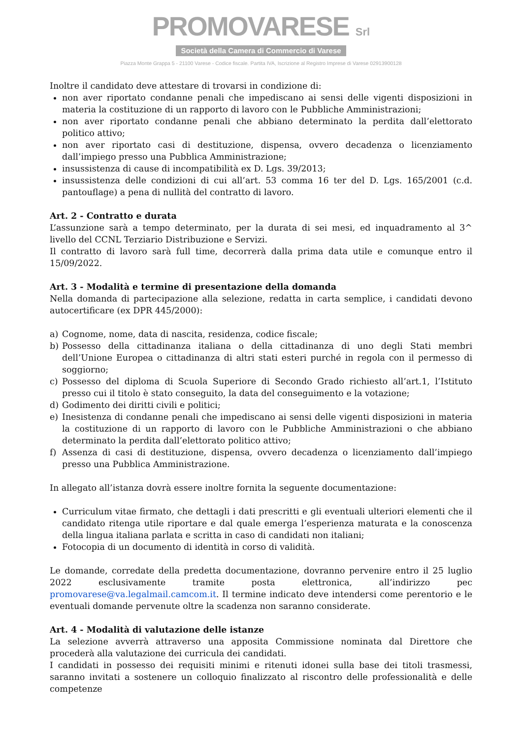PROMOVARESE Srl
Società della Camera di Commercio di Varese
Piazza Monte Grappa 5 - 21100 Varese - Codice fiscale. Partita IVA, Iscrizione al Registro Imprese di Varese 02913900128
Inoltre il candidato deve attestare di trovarsi in condizione di:
non aver riportato condanne penali che impediscano ai sensi delle vigenti disposizioni in materia la costituzione di un rapporto di lavoro con le Pubbliche Amministrazioni;
non aver riportato condanne penali che abbiano determinato la perdita dall’elettorato politico attivo;
non aver riportato casi di destituzione, dispensa, ovvero decadenza o licenziamento dall’impiego presso una Pubblica Amministrazione;
insussistenza di cause di incompatibilità ex D. Lgs. 39/2013;
insussistenza delle condizioni di cui all’art. 53 comma 16 ter del D. Lgs. 165/2001 (c.d. pantouflage) a pena di nullità del contratto di lavoro.
Art. 2 - Contratto e durata
L’assunzione sarà a tempo determinato, per la durata di sei mesi, ed inquadramento al 3^ livello del CCNL Terziario Distribuzione e Servizi.
Il contratto di lavoro sarà full time, decorrerà dalla prima data utile e comunque entro il 15/09/2022.
Art. 3 - Modalità e termine di presentazione della domanda
Nella domanda di partecipazione alla selezione, redatta in carta semplice, i candidati devono autocertificare (ex DPR 445/2000):
a) Cognome, nome, data di nascita, residenza, codice fiscale;
b) Possesso della cittadinanza italiana o della cittadinanza di uno degli Stati membri dell’Unione Europea o cittadinanza di altri stati esteri purché in regola con il permesso di soggiorno;
c) Possesso del diploma di Scuola Superiore di Secondo Grado richiesto all’art.1, l’Istituto presso cui il titolo è stato conseguito, la data del conseguimento e la votazione;
d) Godimento dei diritti civili e politici;
e) Inesistenza di condanne penali che impediscano ai sensi delle vigenti disposizioni in materia la costituzione di un rapporto di lavoro con le Pubbliche Amministrazioni o che abbiano determinato la perdita dall’elettorato politico attivo;
f) Assenza di casi di destituzione, dispensa, ovvero decadenza o licenziamento dall’impiego presso una Pubblica Amministrazione.
In allegato all’istanza dovrà essere inoltre fornita la seguente documentazione:
Curriculum vitae firmato, che dettagli i dati prescritti e gli eventuali ulteriori elementi che il candidato ritenga utile riportare e dal quale emerga l’esperienza maturata e la conoscenza della lingua italiana parlata e scritta in caso di candidati non italiani;
Fotocopia di un documento di identità in corso di validità.
Le domande, corredate della predetta documentazione, dovranno pervenire entro il 25 luglio 2022 esclusivamente tramite posta elettronica, all’indirizzo pec promovarese@va.legalmail.camcom.it. Il termine indicato deve intendersi come perentorio e le eventuali domande pervenute oltre la scadenza non saranno considerate.
Art. 4 - Modalità di valutazione delle istanze
La selezione avverrà attraverso una apposita Commissione nominata dal Direttore che procederà alla valutazione dei curricula dei candidati.
I candidati in possesso dei requisiti minimi e ritenuti idonei sulla base dei titoli trasmessi, saranno invitati a sostenere un colloquio finalizzato al riscontro delle professionalità e delle competenze